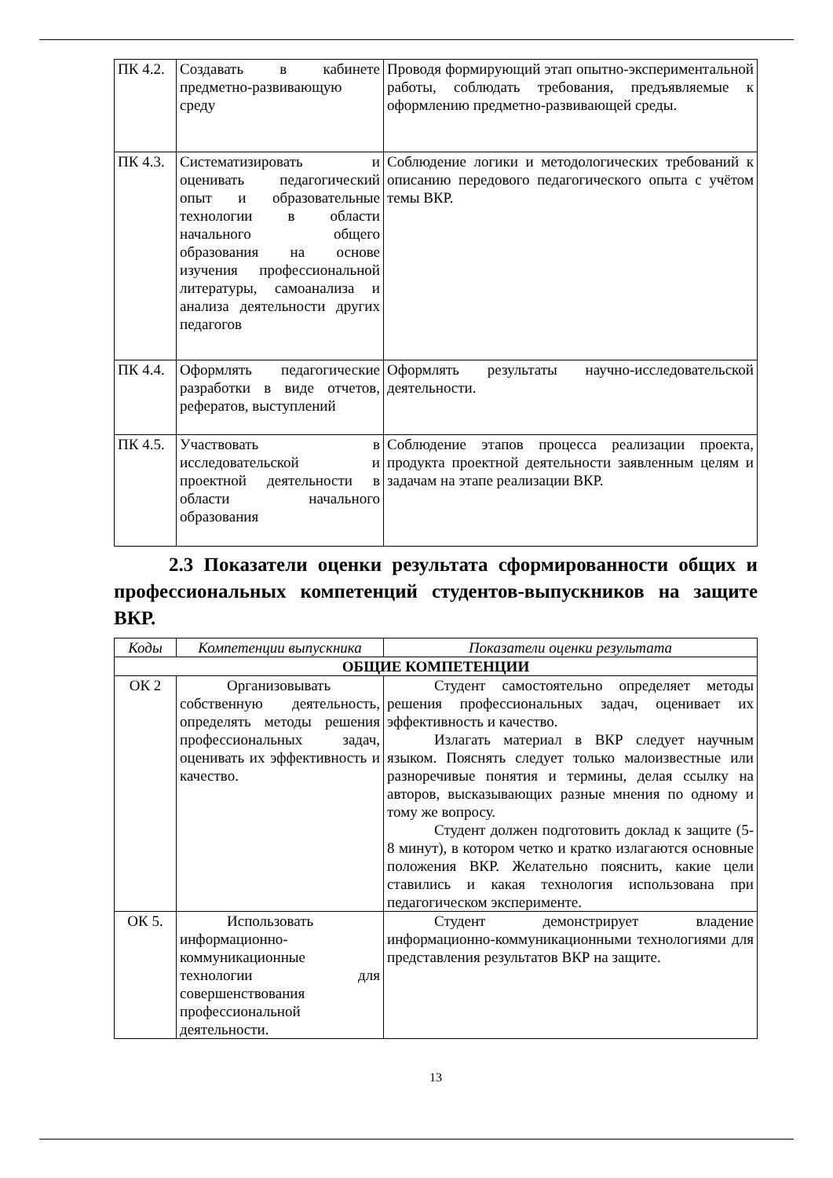| ПК 4.2. | Создавать в кабинете предметно-развивающую среду | Проводя формирующий этап опытно-экспериментальной работы, соблюдать требования, предъявляемые к оформлению предметно-развивающей среды. |
| ПК 4.3. | Систематизировать и оценивать педагогический опыт и образовательные технологии в области начального общего образования на основе изучения профессиональной литературы, самоанализа и анализа деятельности других педагогов | Соблюдение логики и методологических требований к описанию передового педагогического опыта с учётом темы ВКР. |
| ПК 4.4. | Оформлять педагогические разработки в виде отчетов, рефератов, выступлений | Оформлять результаты научно-исследовательской деятельности. |
| ПК 4.5. | Участвовать в исследовательской и проектной деятельности в области начального образования | Соблюдение этапов процесса реализации проекта, продукта проектной деятельности заявленным целям и задачам на этапе реализации ВКР. |
2.3 Показатели оценки результата сформированности общих и профессиональных компетенций студентов-выпускников на защите ВКР.
| Коды | Компетенции выпускника | Показатели оценки результата |
| --- | --- | --- |
| ОБЩИЕ КОМПЕТЕНЦИИ | | |
| ОК 2 | Организовывать собственную деятельность, определять методы решения профессиональных задач, оценивать их эффективность и качество. | Студент самостоятельно определяет методы решения профессиональных задач, оценивает их эффективность и качество. Излагать материал в ВКР следует научным языком. Пояснять следует только малоизвестные или разноречивые понятия и термины, делая ссылку на авторов, высказывающих разные мнения по одному и тому же вопросу. Студент должен подготовить доклад к защите (5-8 минут), в котором четко и кратко излагаются основные положения ВКР. Желательно пояснить, какие цели ставились и какая технология использована при педагогическом эксперименте. |
| ОК 5. | Использовать информационно-коммуникационные технологии для совершенствования профессиональной деятельности. | Студент демонстрирует владение информационно-коммуникационными технологиями для представления результатов ВКР на защите. |
13